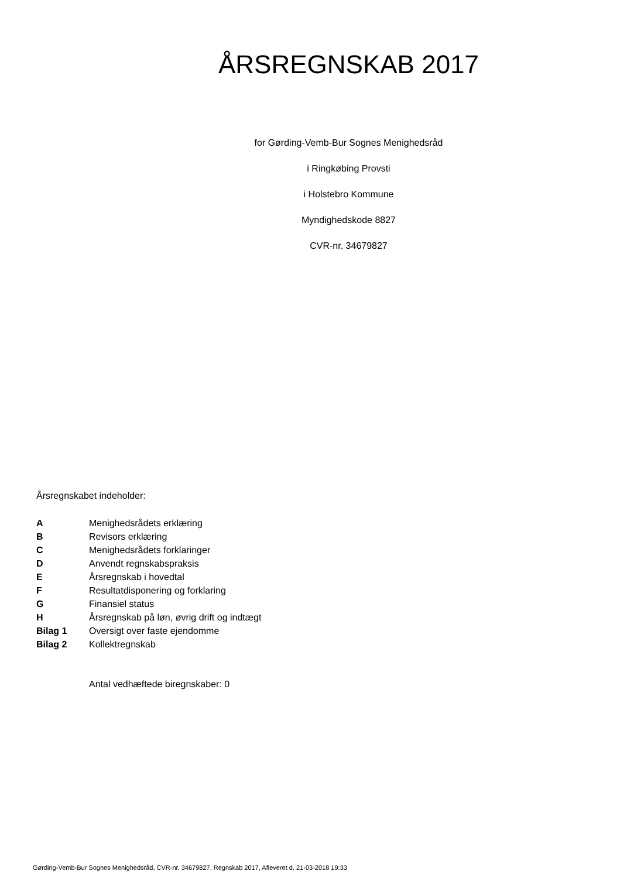ÅRSREGNSKAB 2017
for Gørding-Vemb-Bur Sognes Menighedsråd
i Ringkøbing Provsti
i Holstebro Kommune
Myndighedskode 8827
CVR-nr. 34679827
Årsregnskabet indeholder:
| A | Menighedsrådets erklæring |
| B | Revisors erklæring |
| C | Menighedsrådets forklaringer |
| D | Anvendt regnskabspraksis |
| E | Årsregnskab i hovedtal |
| F | Resultatdisponering og forklaring |
| G | Finansiel status |
| H | Årsregnskab på løn, øvrig drift og indtægt |
| Bilag 1 | Oversigt over faste ejendomme |
| Bilag 2 | Kollektregnskab |
Antal vedhæftede biregnskaber: 0
Gørding-Vemb-Bur Sognes Menighedsråd, CVR-nr. 34679827, Regnskab 2017, Afleveret d. 21-03-2018 19:33